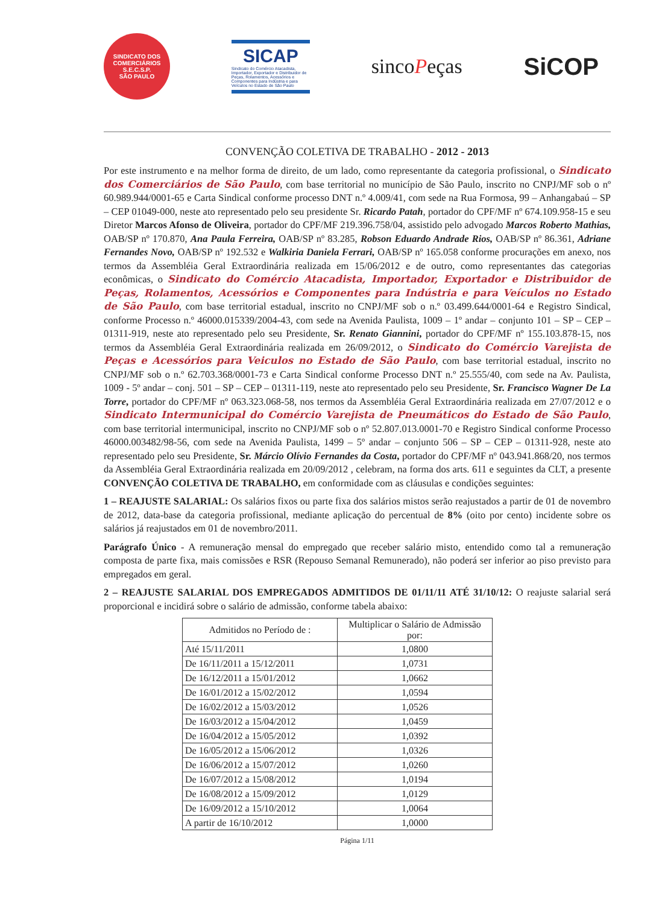SINDICATO DOS COMERCIÁRIOS
S.E.C.S.P.
SÃO PAULO
SICAP
Sindicato do Comércio Atacadista, Importador, Exportador e Distribuidor de Peças, Rolamentos, Acessórios e Componentes para Indústria e para Veículos no Estado de São Paulo
sincoPeças
SiCOP
CONVENÇÃO COLETIVA DE TRABALHO - 2012 - 2013
Por este instrumento e na melhor forma de direito, de um lado, como representante da categoria profissional, o Sindicato dos Comerciários de São Paulo, com base territorial no município de São Paulo, inscrito no CNPJ/MF sob o nº 60.989.944/0001-65 e Carta Sindical conforme processo DNT n.º 4.009/41, com sede na Rua Formosa, 99 – Anhangabaú – SP – CEP 01049-000, neste ato representado pelo seu presidente Sr. Ricardo Patah, portador do CPF/MF nº 674.109.958-15 e seu Diretor Marcos Afonso de Oliveira, portador do CPF/MF 219.396.758/04, assistido pelo advogado Marcos Roberto Mathias, OAB/SP nº 170.870, Ana Paula Ferreira, OAB/SP nº 83.285, Robson Eduardo Andrade Rios, OAB/SP nº 86.361, Adriane Fernandes Novo, OAB/SP nº 192.532 e Walkiria Daniela Ferrari, OAB/SP nº 165.058 conforme procurações em anexo, nos termos da Assembléia Geral Extraordinária realizada em 15/06/2012 e de outro, como representantes das categorias econômicas, o Sindicato do Comércio Atacadista, Importador, Exportador e Distribuidor de Peças, Rolamentos, Acessórios e Componentes para Indústria e para Veículos no Estado de São Paulo, com base territorial estadual, inscrito no CNPJ/MF sob o n.º 03.499.644/0001-64 e Registro Sindical, conforme Processo n.º 46000.015339/2004-43, com sede na Avenida Paulista, 1009 – 1º andar – conjunto 101 – SP – CEP – 01311-919, neste ato representado pelo seu Presidente, Sr. Renato Giannini, portador do CPF/MF nº 155.103.878-15, nos termos da Assembléia Geral Extraordinária realizada em 26/09/2012, o Sindicato do Comércio Varejista de Peças e Acessórios para Veiculos no Estado de São Paulo, com base territorial estadual, inscrito no CNPJ/MF sob o n.º 62.703.368/0001-73 e Carta Sindical conforme Processo DNT n.º 25.555/40, com sede na Av. Paulista, 1009 - 5º andar – conj. 501 – SP – CEP – 01311-119, neste ato representado pelo seu Presidente, Sr. Francisco Wagner De La Torre, portador do CPF/MF nº 063.323.068-58, nos termos da Assembléia Geral Extraordinária realizada em 27/07/2012 e o Sindicato Intermunicipal do Comércio Varejista de Pneumáticos do Estado de São Paulo, com base territorial intermunicipal, inscrito no CNPJ/MF sob o nº 52.807.013.0001-70 e Registro Sindical conforme Processo 46000.003482/98-56, com sede na Avenida Paulista, 1499 – 5º andar – conjunto 506 – SP – CEP – 01311-928, neste ato representado pelo seu Presidente, Sr. Márcio Olívio Fernandes da Costa, portador do CPF/MF nº 043.941.868/20, nos termos da Assembléia Geral Extraordinária realizada em 20/09/2012 , celebram, na forma dos arts. 611 e seguintes da CLT, a presente CONVENÇÃO COLETIVA DE TRABALHO, em conformidade com as cláusulas e condições seguintes:
1 – REAJUSTE SALARIAL: Os salários fixos ou parte fixa dos salários mistos serão reajustados a partir de 01 de novembro de 2012, data-base da categoria profissional, mediante aplicação do percentual de 8% (oito por cento) incidente sobre os salários já reajustados em 01 de novembro/2011.
Parágrafo Único - A remuneração mensal do empregado que receber salário misto, entendido como tal a remuneração composta de parte fixa, mais comissões e RSR (Repouso Semanal Remunerado), não poderá ser inferior ao piso previsto para empregados em geral.
2 – REAJUSTE SALARIAL DOS EMPREGADOS ADMITIDOS DE 01/11/11 ATÉ 31/10/12: O reajuste salarial será proporcional e incidirá sobre o salário de admissão, conforme tabela abaixo:
| Admitidos no Período de : | Multiplicar o Salário de Admissão por: |
| --- | --- |
| Até 15/11/2011 | 1,0800 |
| De 16/11/2011 a 15/12/2011 | 1,0731 |
| De 16/12/2011 a 15/01/2012 | 1,0662 |
| De 16/01/2012 a 15/02/2012 | 1,0594 |
| De 16/02/2012 a 15/03/2012 | 1,0526 |
| De 16/03/2012 a 15/04/2012 | 1,0459 |
| De 16/04/2012 a 15/05/2012 | 1,0392 |
| De 16/05/2012 a 15/06/2012 | 1,0326 |
| De 16/06/2012 a 15/07/2012 | 1,0260 |
| De 16/07/2012 a 15/08/2012 | 1,0194 |
| De 16/08/2012 a 15/09/2012 | 1,0129 |
| De 16/09/2012 a 15/10/2012 | 1,0064 |
| A partir de 16/10/2012 | 1,0000 |
Página 1/11